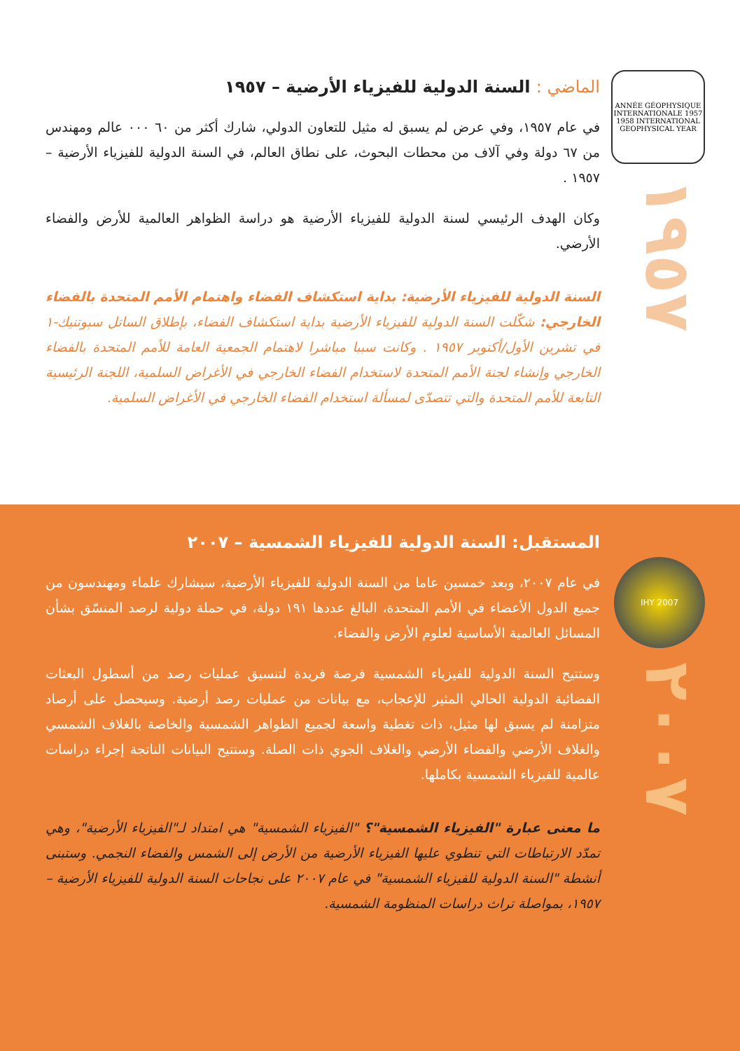ANNÉE GÉOPHYSIQUE INTERNATIONALE 1957 1958 INTERNATIONAL GEOPHYSICAL YEAR
١٩٥٧
الماضي : السنة الدولية للفيزياء الأرضية – ١٩٥٧
في عام ١٩٥٧، وفي عرض لم يسبق له مثيل للتعاون الدولي، شارك أكثر من ٦٠ ٠٠٠ عالم ومهندس من ٦٧ دولة وفي آلاف من محطات البحوث، على نطاق العالم، في السنة الدولية للفيزياء الأرضية – ١٩٥٧ .
وكان الهدف الرئيسي لسنة الدولية للفيزياء الأرضية هو دراسة الظواهر العالمية للأرض والفضاء الأرضي.
السنة الدولية للفيزياء الأرضية: بداية استكشاف الفضاء واهتمام الأمم المتحدة بالفضاء الخارجي: شكّلت السنة الدولية للفيزياء الأرضية بداية استكشاف الفضاء، بإطلاق الساتل سبوتنيك-١ في تشرين الأول/أكتوبر ١٩٥٧ . وكانت سببا مباشرا لاهتمام الجمعية العامة للأمم المتحدة بالفضاء الخارجي وإنشاء لجنة الأمم المتحدة لاستخدام الفضاء الخارجي في الأغراض السلمية، اللجنة الرئيسية التابعة للأمم المتحدة والتي تتصدّى لمسألة استخدام الفضاء الخارجي في الأغراض السلمية.
IHY 2007
٢٠٠٧
المستقبل: السنة الدولية للفيزياء الشمسية – ٢٠٠٧
في عام ٢٠٠٧، وبعد خمسين عاما من السنة الدولية للفيزياء الأرضية، سيشارك علماء ومهندسون من جميع الدول الأعضاء في الأمم المتحدة، البالغ عددها ١٩١ دولة، في حملة دولية لرصد المنسّق بشأن المسائل العالمية الأساسية لعلوم الأرض والفضاء.
وستتيح السنة الدولية للفيزياء الشمسية فرصة فريدة لتنسيق عمليات رصد من أسطول البعثات الفضائية الدولية الحالي المثير للإعجاب، مع بيانات من عمليات رصد أرضية. وسيحصل على أرصاد متزامنة لم يسبق لها مثيل، ذات تغطية واسعة لجميع الظواهر الشمسية والخاصة بالغلاف الشمسي والغلاف الأرضي والفضاء الأرضي والغلاف الجوي ذات الصلة. وستتيح البيانات الناتجة إجراء دراسات عالمية للفيزياء الشمسية بكاملها.
ما معنى عبارة "الفيزياء الشمسية"؟ "الفيزياء الشمسية" هي امتداد لـ"الفيزياء الأرضية"، وهي تمدّد الارتباطات التي تنطوي عليها الفيزياء الأرضية من الأرض إلى الشمس والفضاء النجمي. وستبنى أنشطة "السنة الدولية للفيزياء الشمسية" في عام ٢٠٠٧ على نجاحات السنة الدولية للفيزياء الأرضية – ١٩٥٧، بمواصلة تراث دراسات المنظومة الشمسية.